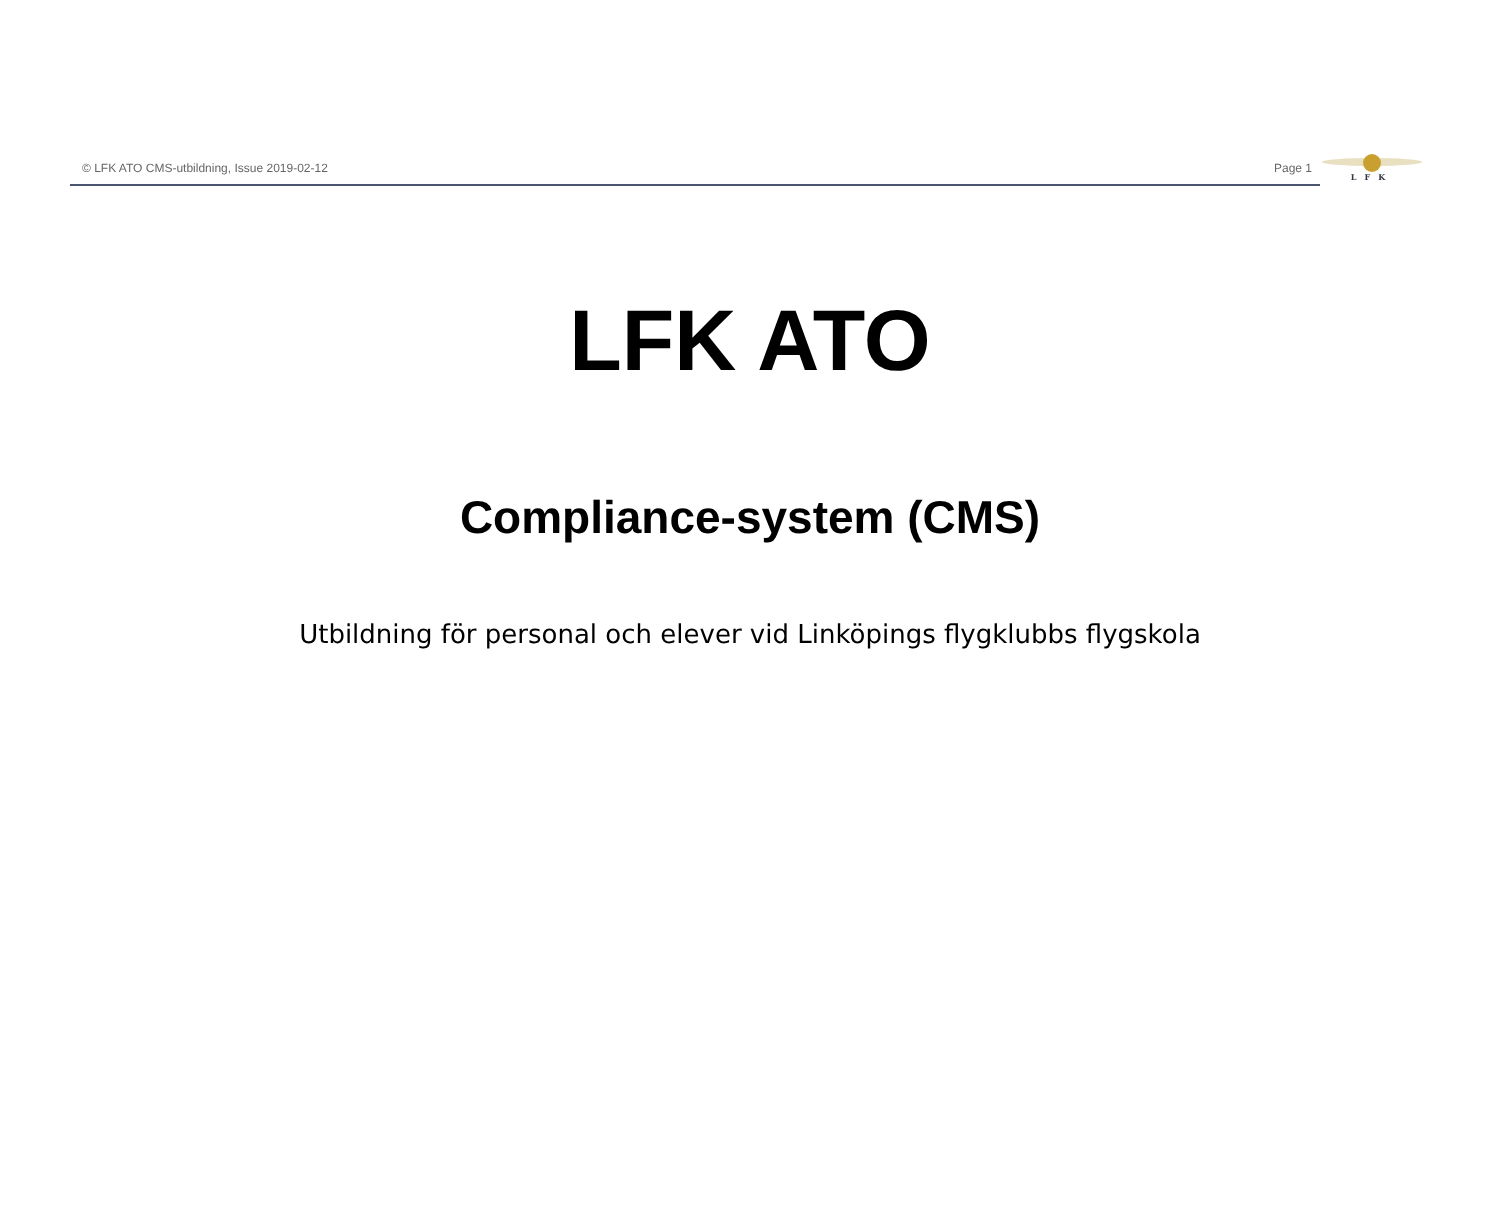© LFK ATO CMS-utbildning, Issue 2019-02-12
Page 1
LFK
LFK ATO
Compliance-system (CMS)
Utbildning för personal och elever vid Linköpings flygklubbs flygskola